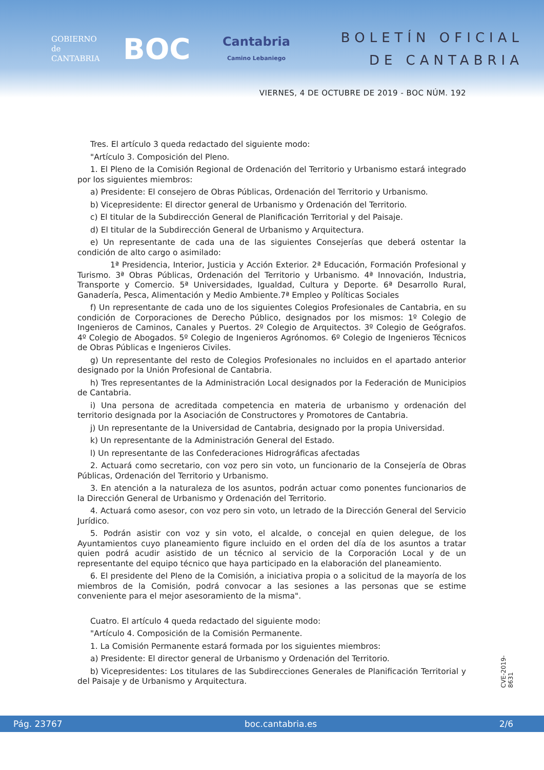GOBIERNO
de
CANTABRIA
BOC
Cantabria
Camino Lebaniego
BOLETÍN OFICIAL
DE CANTABRIA
VIERNES, 4 DE OCTUBRE DE 2019 - BOC NÚM. 192
Tres. El artículo 3 queda redactado del siguiente modo:
"Artículo 3. Composición del Pleno.
1. El Pleno de la Comisión Regional de Ordenación del Territorio y Urbanismo estará integrado por los siguientes miembros:
a) Presidente: El consejero de Obras Públicas, Ordenación del Territorio y Urbanismo.
b) Vicepresidente: El director general de Urbanismo y Ordenación del Territorio.
c) El titular de la Subdirección General de Planificación Territorial y del Paisaje.
d) El titular de la Subdirección General de Urbanismo y Arquitectura.
e) Un representante de cada una de las siguientes Consejerías que deberá ostentar la condición de alto cargo o asimilado:
1ª Presidencia, Interior, Justicia y Acción Exterior. 2ª Educación, Formación Profesional y Turismo. 3ª Obras Públicas, Ordenación del Territorio y Urbanismo. 4ª Innovación, Industria, Transporte y Comercio. 5ª Universidades, Igualdad, Cultura y Deporte. 6ª Desarrollo Rural, Ganadería, Pesca, Alimentación y Medio Ambiente.7ª Empleo y Políticas Sociales
f) Un representante de cada uno de los siguientes Colegios Profesionales de Cantabria, en su condición de Corporaciones de Derecho Público, designados por los mismos: 1º Colegio de Ingenieros de Caminos, Canales y Puertos. 2º Colegio de Arquitectos. 3º Colegio de Geógrafos. 4º Colegio de Abogados. 5º Colegio de Ingenieros Agrónomos. 6º Colegio de Ingenieros Técnicos de Obras Públicas e Ingenieros Civiles.
g) Un representante del resto de Colegios Profesionales no incluidos en el apartado anterior designado por la Unión Profesional de Cantabria.
h) Tres representantes de la Administración Local designados por la Federación de Municipios de Cantabria.
i) Una persona de acreditada competencia en materia de urbanismo y ordenación del territorio designada por la Asociación de Constructores y Promotores de Cantabria.
j) Un representante de la Universidad de Cantabria, designado por la propia Universidad.
k) Un representante de la Administración General del Estado.
l) Un representante de las Confederaciones Hidrográficas afectadas
2. Actuará como secretario, con voz pero sin voto, un funcionario de la Consejería de Obras Públicas, Ordenación del Territorio y Urbanismo.
3. En atención a la naturaleza de los asuntos, podrán actuar como ponentes funcionarios de la Dirección General de Urbanismo y Ordenación del Territorio.
4. Actuará como asesor, con voz pero sin voto, un letrado de la Dirección General del Servicio Jurídico.
5. Podrán asistir con voz y sin voto, el alcalde, o concejal en quien delegue, de los Ayuntamientos cuyo planeamiento figure incluido en el orden del día de los asuntos a tratar quien podrá acudir asistido de un técnico al servicio de la Corporación Local y de un representante del equipo técnico que haya participado en la elaboración del planeamiento.
6. El presidente del Pleno de la Comisión, a iniciativa propia o a solicitud de la mayoría de los miembros de la Comisión, podrá convocar a las sesiones a las personas que se estime conveniente para el mejor asesoramiento de la misma".
Cuatro. El artículo 4 queda redactado del siguiente modo:
"Artículo 4. Composición de la Comisión Permanente.
1. La Comisión Permanente estará formada por los siguientes miembros:
a) Presidente: El director general de Urbanismo y Ordenación del Territorio.
b) Vicepresidentes: Los titulares de las Subdirecciones Generales de Planificación Territorial y del Paisaje y de Urbanismo y Arquitectura.
CVE-2019-8631
Pág. 23767 boc.cantabria.es 2/6